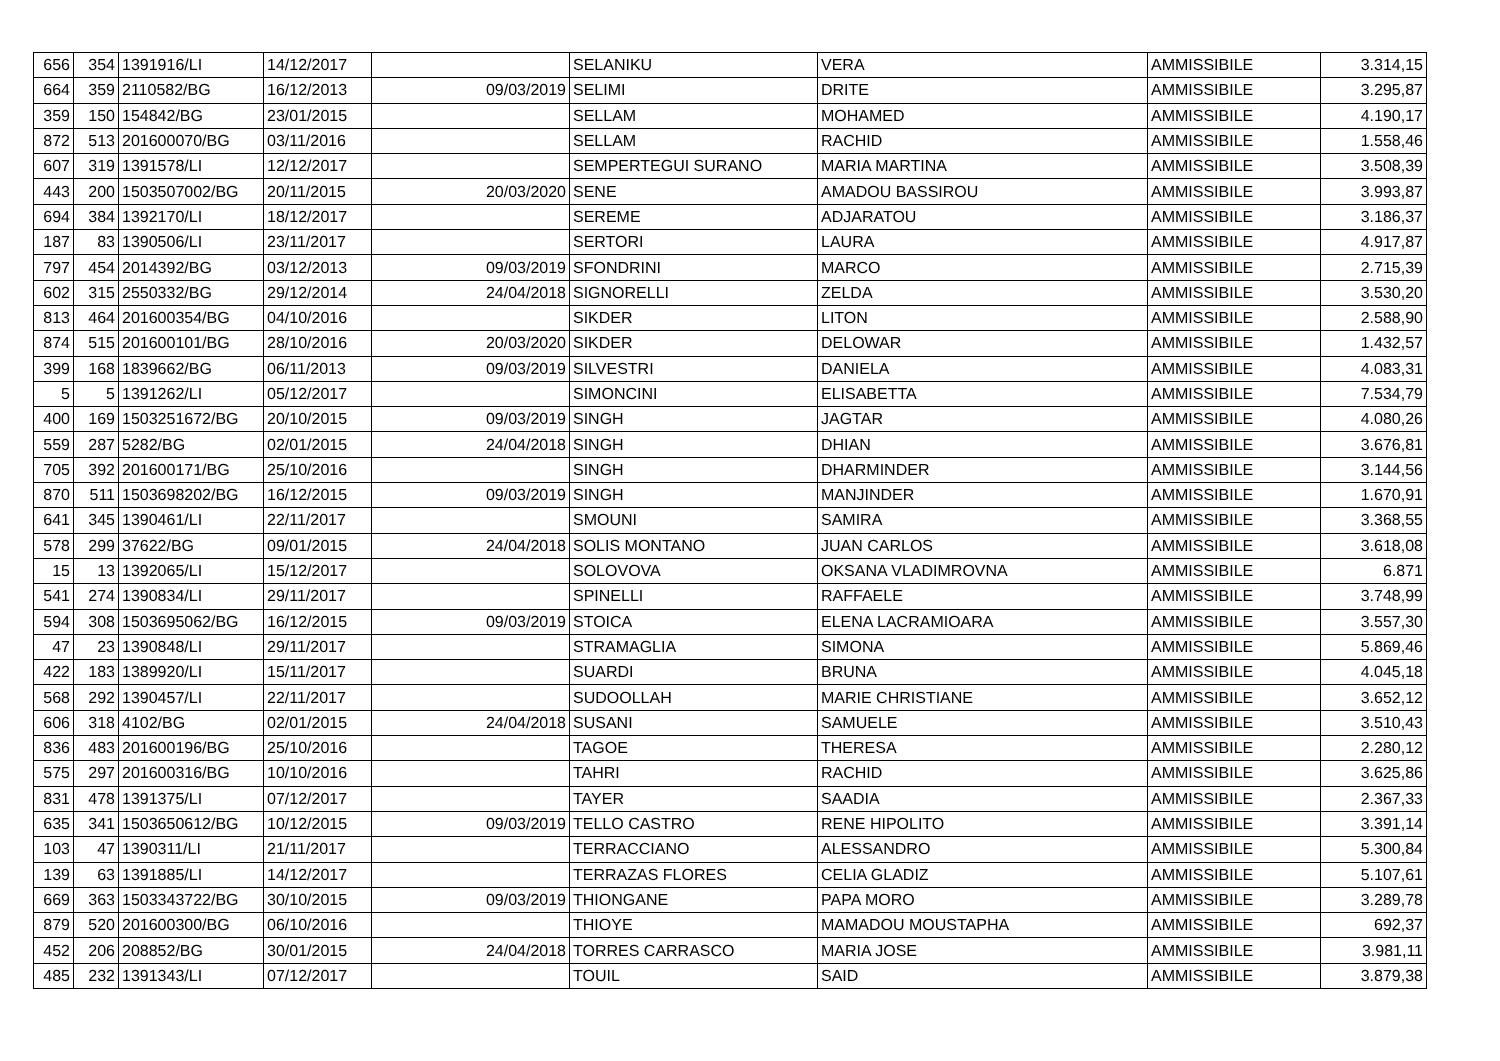| 656 | 354 | 1391916/LI | 14/12/2017 | | SELANIKU | VERA | AMMISSIBILE | 3.314,15 |
| 664 | 359 | 2110582/BG | 16/12/2013 | 09/03/2019 | SELIMI | DRITE | AMMISSIBILE | 3.295,87 |
| 359 | 150 | 154842/BG | 23/01/2015 | | SELLAM | MOHAMED | AMMISSIBILE | 4.190,17 |
| 872 | 513 | 201600070/BG | 03/11/2016 | | SELLAM | RACHID | AMMISSIBILE | 1.558,46 |
| 607 | 319 | 1391578/LI | 12/12/2017 | | SEMPERTEGUI SURANO | MARIA MARTINA | AMMISSIBILE | 3.508,39 |
| 443 | 200 | 1503507002/BG | 20/11/2015 | 20/03/2020 | SENE | AMADOU BASSIROU | AMMISSIBILE | 3.993,87 |
| 694 | 384 | 1392170/LI | 18/12/2017 | | SEREME | ADJARATOU | AMMISSIBILE | 3.186,37 |
| 187 | 83 | 1390506/LI | 23/11/2017 | | SERTORI | LAURA | AMMISSIBILE | 4.917,87 |
| 797 | 454 | 2014392/BG | 03/12/2013 | 09/03/2019 | SFONDRINI | MARCO | AMMISSIBILE | 2.715,39 |
| 602 | 315 | 2550332/BG | 29/12/2014 | 24/04/2018 | SIGNORELLI | ZELDA | AMMISSIBILE | 3.530,20 |
| 813 | 464 | 201600354/BG | 04/10/2016 | | SIKDER | LITON | AMMISSIBILE | 2.588,90 |
| 874 | 515 | 201600101/BG | 28/10/2016 | 20/03/2020 | SIKDER | DELOWAR | AMMISSIBILE | 1.432,57 |
| 399 | 168 | 1839662/BG | 06/11/2013 | 09/03/2019 | SILVESTRI | DANIELA | AMMISSIBILE | 4.083,31 |
| 5 | 5 | 1391262/LI | 05/12/2017 | | SIMONCINI | ELISABETTA | AMMISSIBILE | 7.534,79 |
| 400 | 169 | 1503251672/BG | 20/10/2015 | 09/03/2019 | SINGH | JAGTAR | AMMISSIBILE | 4.080,26 |
| 559 | 287 | 5282/BG | 02/01/2015 | 24/04/2018 | SINGH | DHIAN | AMMISSIBILE | 3.676,81 |
| 705 | 392 | 201600171/BG | 25/10/2016 | | SINGH | DHARMINDER | AMMISSIBILE | 3.144,56 |
| 870 | 511 | 1503698202/BG | 16/12/2015 | 09/03/2019 | SINGH | MANJINDER | AMMISSIBILE | 1.670,91 |
| 641 | 345 | 1390461/LI | 22/11/2017 | | SMOUNI | SAMIRA | AMMISSIBILE | 3.368,55 |
| 578 | 299 | 37622/BG | 09/01/2015 | 24/04/2018 | SOLIS MONTANO | JUAN CARLOS | AMMISSIBILE | 3.618,08 |
| 15 | 13 | 1392065/LI | 15/12/2017 | | SOLOVOVA | OKSANA VLADIMROVNA | AMMISSIBILE | 6.871 |
| 541 | 274 | 1390834/LI | 29/11/2017 | | SPINELLI | RAFFAELE | AMMISSIBILE | 3.748,99 |
| 594 | 308 | 1503695062/BG | 16/12/2015 | 09/03/2019 | STOICA | ELENA LACRAMIOARA | AMMISSIBILE | 3.557,30 |
| 47 | 23 | 1390848/LI | 29/11/2017 | | STRAMAGLIA | SIMONA | AMMISSIBILE | 5.869,46 |
| 422 | 183 | 1389920/LI | 15/11/2017 | | SUARDI | BRUNA | AMMISSIBILE | 4.045,18 |
| 568 | 292 | 1390457/LI | 22/11/2017 | | SUDOOLLAH | MARIE CHRISTIANE | AMMISSIBILE | 3.652,12 |
| 606 | 318 | 4102/BG | 02/01/2015 | 24/04/2018 | SUSANI | SAMUELE | AMMISSIBILE | 3.510,43 |
| 836 | 483 | 201600196/BG | 25/10/2016 | | TAGOE | THERESA | AMMISSIBILE | 2.280,12 |
| 575 | 297 | 201600316/BG | 10/10/2016 | | TAHRI | RACHID | AMMISSIBILE | 3.625,86 |
| 831 | 478 | 1391375/LI | 07/12/2017 | | TAYER | SAADIA | AMMISSIBILE | 2.367,33 |
| 635 | 341 | 1503650612/BG | 10/12/2015 | 09/03/2019 | TELLO CASTRO | RENE HIPOLITO | AMMISSIBILE | 3.391,14 |
| 103 | 47 | 1390311/LI | 21/11/2017 | | TERRACCIANO | ALESSANDRO | AMMISSIBILE | 5.300,84 |
| 139 | 63 | 1391885/LI | 14/12/2017 | | TERRAZAS FLORES | CELIA GLADIZ | AMMISSIBILE | 5.107,61 |
| 669 | 363 | 1503343722/BG | 30/10/2015 | 09/03/2019 | THIONGANE | PAPA MORO | AMMISSIBILE | 3.289,78 |
| 879 | 520 | 201600300/BG | 06/10/2016 | | THIOYE | MAMADOU MOUSTAPHA | AMMISSIBILE | 692,37 |
| 452 | 206 | 208852/BG | 30/01/2015 | 24/04/2018 | TORRES CARRASCO | MARIA JOSE | AMMISSIBILE | 3.981,11 |
| 485 | 232 | 1391343/LI | 07/12/2017 | | TOUIL | SAID | AMMISSIBILE | 3.879,38 |